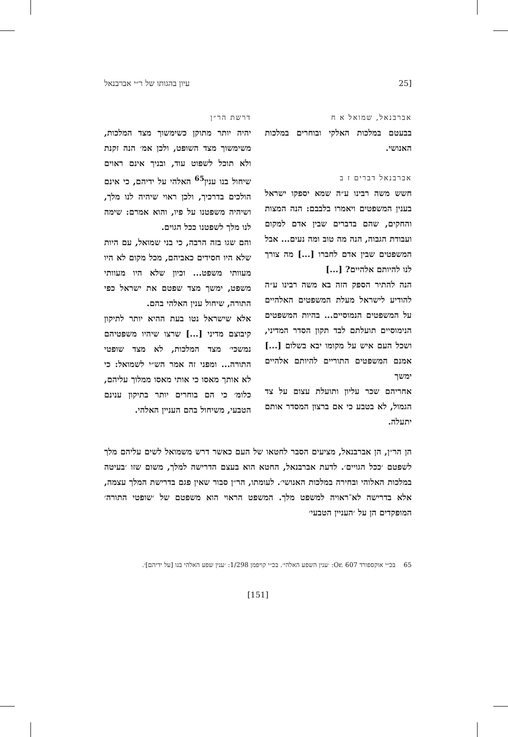[25 עיון בהגותו של ר״י אברבנאל
אברבנאל, שמואל א ח
בבעטם במלכות האלקי ובוחרים במלכות האנושי.
אברבנאל דברים ז ב
חשש משה רבינו ע״ה שמא יספקו ישראל בענין המשפטים ויאמרו בלבבם: הנה המצות והחקים, שהם בדברים שבין אדם למקום ועבודת הגבוה, הנה מה טוב ומה נעים... אבל המשפטים שבין אדם לחברו [...] מה צורך לנו להיותם אלהיים? [...]
הנה להתיר הספק הזה בא משה רבינו ע״ה להודיע לישראל מעלת המשפטים האלהיים על המשפטים הנמוסיים... בהיות המשפטים הנימוסיים תועלתם לבד תקון הסדר המדיני, ושכל העם איש על מקומו יבא בשלום [...] אמנם המשפטים התוריים להיותם אלהיים ימשך
אחריהם שכר עליון ותועלת עצום על צד הגמול, לא בטבע כי אם ברצון המסדר אותם יתעלה.
דרשת הר״ן
יהיה יותר מתוקן כשימשוך מצד המלכות, משימשוך מצד השופט, ולכן אמ׳ הנה זקנת ולא תוכל לשפוט עוד, ובניך אינם ראוים שיחול בנו ענין<sup>65</sup> האלהי על ידיהם, כי אינם הולכים בדרכיך, ולכן ראוי שיהיה לנו מלך, ושיהיה משפטנו על פיו, והוא אמרם: שימה לנו מלך לשפטנו ככל הגוים.
והם שגו בזה הרבה, כי בני שמואל, עם היות שלא היו חסידים כאביהם, מכל מקום לא היו מעוותי משפט... וכיון שלא היו מעוותי משפט, ימשך מצד שפטם את ישראל כפי התורה, שיחול ענין האלהי בהם.
אלא שישראל נטו בעת ההיא יותר לתיקון קיבוצם מדיני [...] שרצו שיהיו משפטיהם נמשכי׳ מצד המלכות, לא מצד שופטי התורה... ומפני זה אמר הש״י לשמואל: כי לא אותך מאסו כי אותי מאסו ממלוך עליהם, כלומ׳ כי הם בוחרים יותר בתיקון ענינם הטבעי, משיחול בהם העניין האלהי.
הן הר״ן, הן אברבנאל, מציעים הסבר לחטאו של העם כאשר דרש משמואל לשים עליהם מלך לשפטם ׳ככל הגויים׳. לדעת אברבנאל, החטא הוא בעצם הדרישה למלך, משום שזו ׳בעיטה במלכות האלוהי ובחירה במלכות האנושי׳. לעומתו, הר״ן סבור שאין פגם בדרישת המלך עצמה, אלא בדרישה לא־ראויה למשפט מלך. המשפט הראוי הוא משפטם של ׳שופטי התורה׳ המופקדים הן על ׳העניין הטבעי׳
65 בכ״י אוקספורד Or. 607: ׳ענין השפע האלהי׳. בכ״י קויפמן 1/298: ׳ענין שפע האלהי בנו [על ידיהם]׳.
[151]